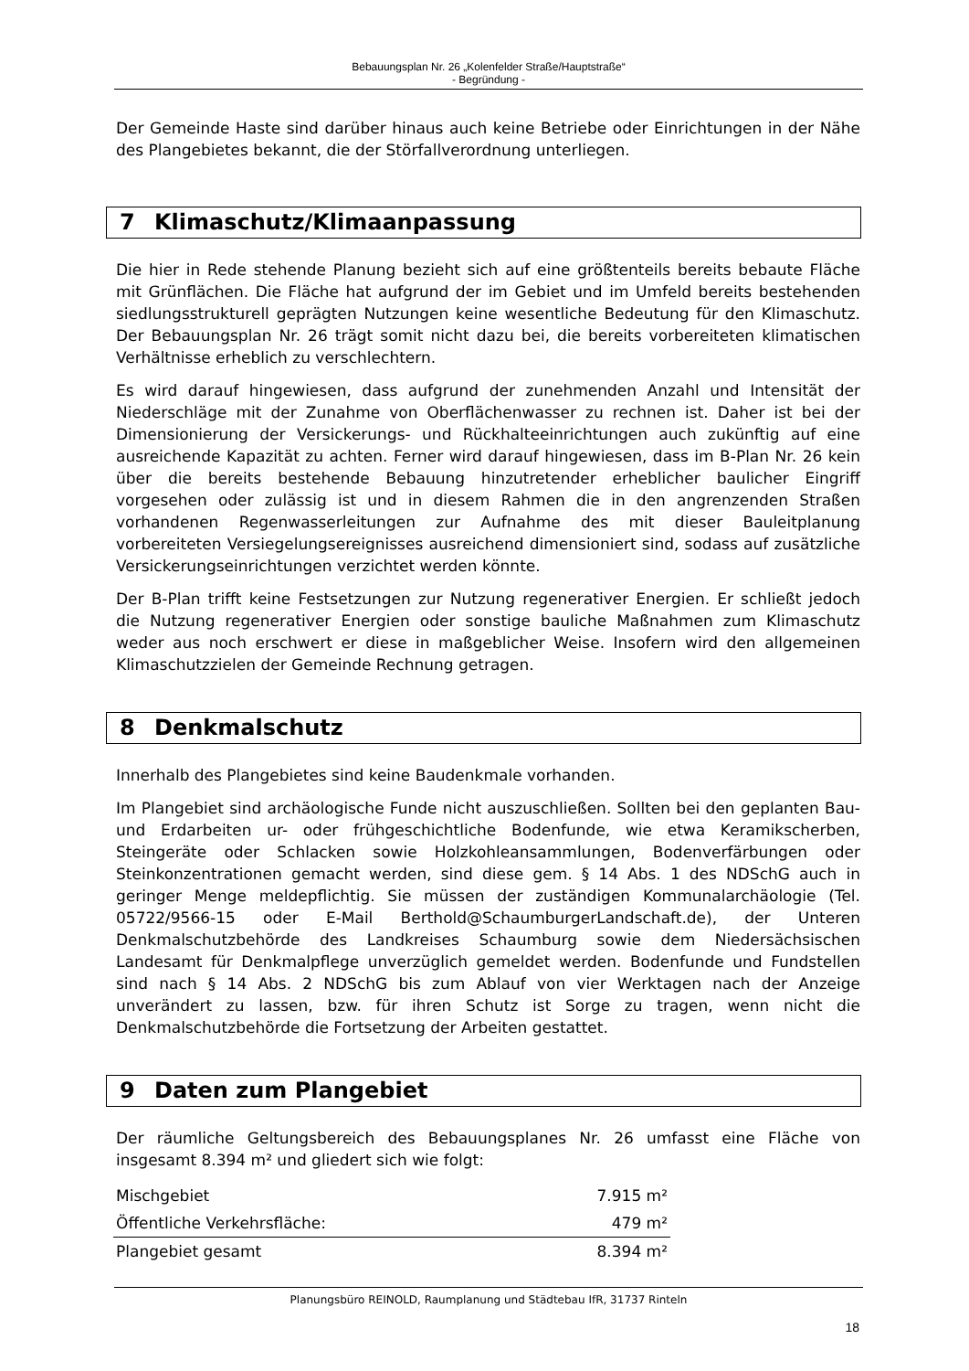Bebauungsplan Nr. 26 „Kolenfelder Straße/Hauptstraße“
- Begründung -
Der Gemeinde Haste sind darüber hinaus auch keine Betriebe oder Einrichtungen in der Nähe des Plangebietes bekannt, die der Störfallverordnung unterliegen.
7 Klimaschutz/Klimaanpassung
Die hier in Rede stehende Planung bezieht sich auf eine größtenteils bereits bebaute Fläche mit Grünflächen. Die Fläche hat aufgrund der im Gebiet und im Umfeld bereits bestehenden siedlungsstrukturell geprägten Nutzungen keine wesentliche Bedeutung für den Klimaschutz. Der Bebauungsplan Nr. 26 trägt somit nicht dazu bei, die bereits vorbereiteten klimatischen Verhältnisse erheblich zu verschlechtern.
Es wird darauf hingewiesen, dass aufgrund der zunehmenden Anzahl und Intensität der Niederschläge mit der Zunahme von Oberflächenwasser zu rechnen ist. Daher ist bei der Dimensionierung der Versickerungs- und Rückhalteeinrichtungen auch zukünftig auf eine ausreichende Kapazität zu achten. Ferner wird darauf hingewiesen, dass im B-Plan Nr. 26 kein über die bereits bestehende Bebauung hinzutretender erheblicher baulicher Eingriff vorgesehen oder zulässig ist und in diesem Rahmen die in den angrenzenden Straßen vorhandenen Regenwasserleitungen zur Aufnahme des mit dieser Bauleitplanung vorbereiteten Versiegelungsereignisses ausreichend dimensioniert sind, sodass auf zusätzliche Versickerungseinrichtungen verzichtet werden könnte.
Der B-Plan trifft keine Festsetzungen zur Nutzung regenerativer Energien. Er schließt jedoch die Nutzung regenerativer Energien oder sonstige bauliche Maßnahmen zum Klimaschutz weder aus noch erschwert er diese in maßgeblicher Weise. Insofern wird den allgemeinen Klimaschutzzielen der Gemeinde Rechnung getragen.
8 Denkmalschutz
Innerhalb des Plangebietes sind keine Baudenkmale vorhanden.
Im Plangebiet sind archäologische Funde nicht auszuschließen. Sollten bei den geplanten Bau- und Erdarbeiten ur- oder frühgeschichtliche Bodenfunde, wie etwa Keramikscherben, Steingeräte oder Schlacken sowie Holzkohleansammlungen, Bodenverfärbungen oder Steinkonzentrationen gemacht werden, sind diese gem. § 14 Abs. 1 des NDSchG auch in geringer Menge meldepflichtig. Sie müssen der zuständigen Kommunalarchäologie (Tel. 05722/9566-15 oder E-Mail Berthold@SchaumburgerLandschaft.de), der Unteren Denkmalschutzbehörde des Landkreises Schaumburg sowie dem Niedersächsischen Landesamt für Denkmalpflege unverzüglich gemeldet werden. Bodenfunde und Fundstellen sind nach § 14 Abs. 2 NDSchG bis zum Ablauf von vier Werktagen nach der Anzeige unverändert zu lassen, bzw. für ihren Schutz ist Sorge zu tragen, wenn nicht die Denkmalschutzbehörde die Fortsetzung der Arbeiten gestattet.
9 Daten zum Plangebiet
Der räumliche Geltungsbereich des Bebauungsplanes Nr. 26 umfasst eine Fläche von insgesamt 8.394 m² und gliedert sich wie folgt:
| Mischgebiet | 7.915 m² |
| Öffentliche Verkehrsfläche: | 479 m² |
| Plangebiet gesamt | 8.394 m² |
Planungsbüro REINOLD, Raumplanung und Städtebau IfR, 31737 Rinteln
18